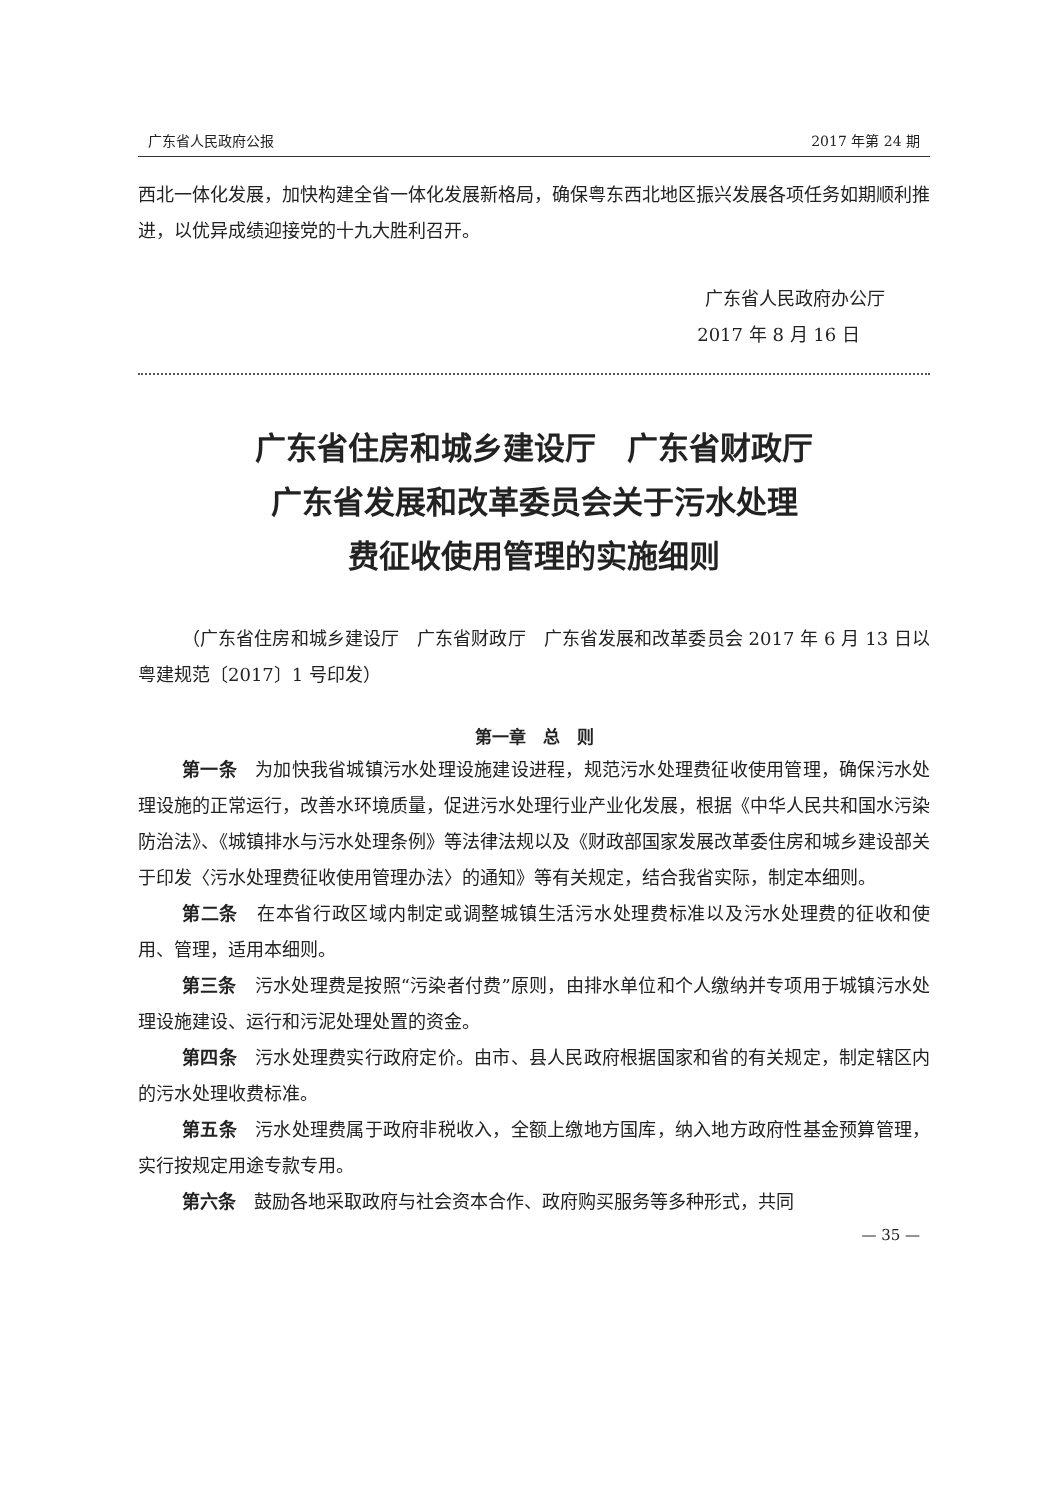广东省人民政府公报 2017 年第 24 期
西北一体化发展，加快构建全省一体化发展新格局，确保粤东西北地区振兴发展各项任务如期顺利推进，以优异成绩迎接党的十九大胜利召开。
广东省人民政府办公厅
2017 年 8 月 16 日
广东省住房和城乡建设厅　广东省财政厅
广东省发展和改革委员会关于污水处理
费征收使用管理的实施细则
（广东省住房和城乡建设厅　广东省财政厅　广东省发展和改革委员会 2017 年 6 月 13 日以粤建规范〔2017〕1 号印发）
第一章　总　则
第一条　为加快我省城镇污水处理设施建设进程，规范污水处理费征收使用管理，确保污水处理设施的正常运行，改善水环境质量，促进污水处理行业产业化发展，根据《中华人民共和国水污染防治法》、《城镇排水与污水处理条例》等法律法规以及《财政部国家发展改革委住房和城乡建设部关于印发〈污水处理费征收使用管理办法〉的通知》等有关规定，结合我省实际，制定本细则。
第二条　在本省行政区域内制定或调整城镇生活污水处理费标准以及污水处理费的征收和使用、管理，适用本细则。
第三条　污水处理费是按照“污染者付费”原则，由排水单位和个人缴纳并专项用于城镇污水处理设施建设、运行和污泥处理处置的资金。
第四条　污水处理费实行政府定价。由市、县人民政府根据国家和省的有关规定，制定辖区内的污水处理收费标准。
第五条　污水处理费属于政府非税收入，全额上缴地方国库，纳入地方政府性基金预算管理，实行按规定用途专款专用。
第六条　鼓励各地采取政府与社会资本合作、政府购买服务等多种形式，共同
— 35 —